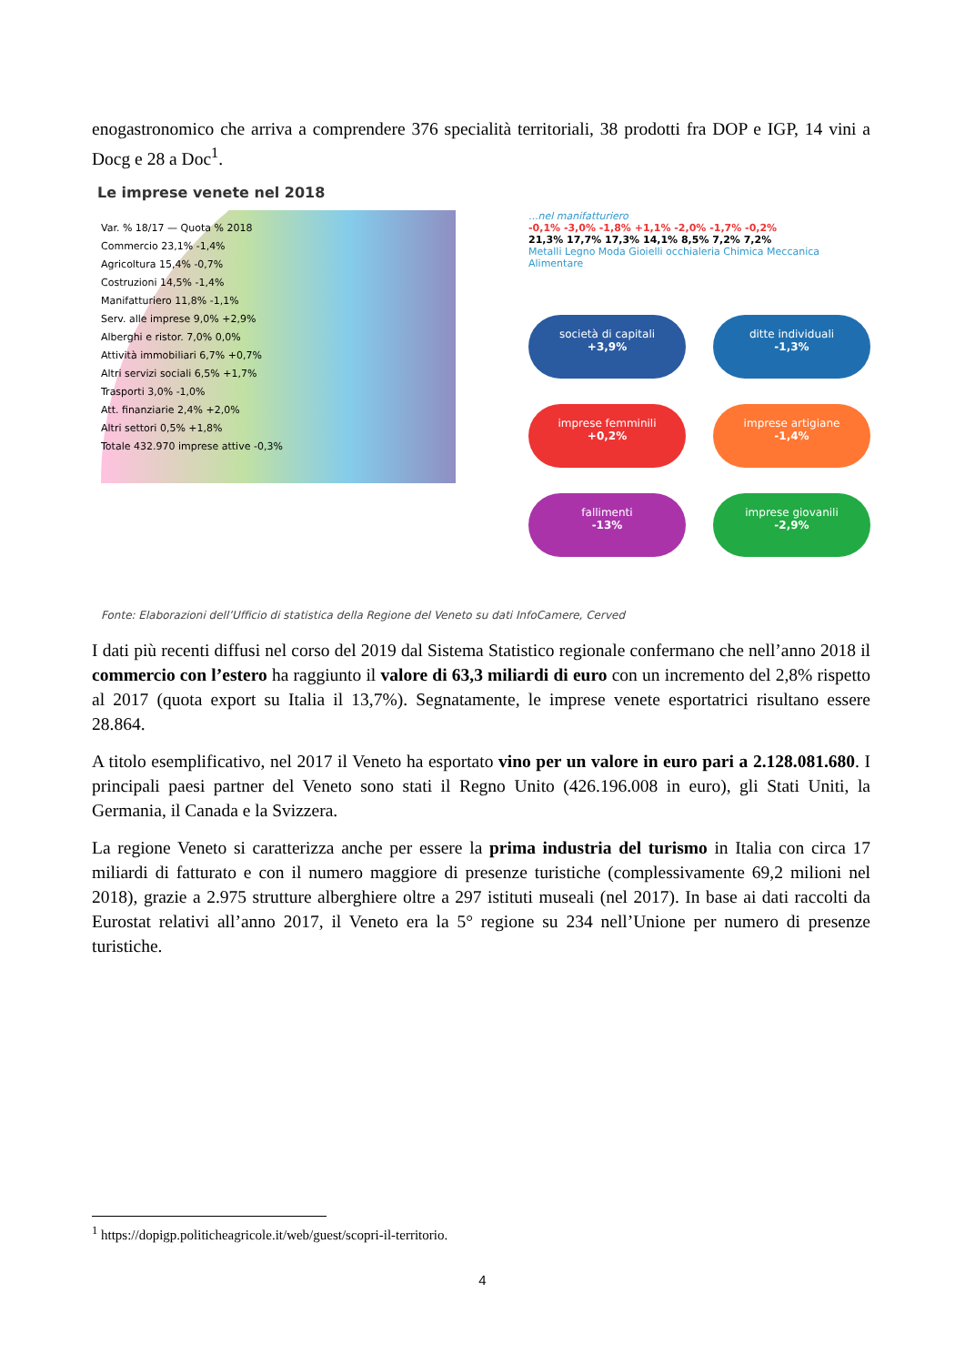enogastronomico che arriva a comprendere 376 specialità territoriali, 38 prodotti fra DOP e IGP, 14 vini a Docg e 28 a Doc<sup>1</sup>.
Le imprese venete nel 2018
Var. % 18/17 — Quota % 2018
Commercio 23,1% -1,4%
Agricoltura 15,4% -0,7%
Costruzioni 14,5% -1,4%
Manifatturiero 11,8% -1,1%
Serv. alle imprese 9,0% +2,9%
Alberghi e ristor. 7,0% 0,0%
Attività immobiliari 6,7% +0,7%
Altri servizi sociali 6,5% +1,7%
Trasporti 3,0% -1,0%
Att. finanziarie 2,4% +2,0%
Altri settori 0,5% +1,8%
Totale 432.970 imprese attive -0,3%
...nel manifatturiero
-0,1% -3,0% -1,8% +1,1% -2,0% -1,7% -0,2%
21,3% 17,7% 17,3% 14,1% 8,5% 7,2% 7,2%
Metalli Legno Moda Gioielli occhialeria Chimica Meccanica Alimentare
società di capitali
+3,9%
ditte individuali
-1,3%
imprese femminili
+0,2%
imprese artigiane
-1,4%
fallimenti
-13%
imprese giovanili
-2,9%
Fonte: Elaborazioni dell’Ufficio di statistica della Regione del Veneto su dati InfoCamere, Cerved
I dati più recenti diffusi nel corso del 2019 dal Sistema Statistico regionale confermano che nell’anno 2018 il commercio con l’estero ha raggiunto il valore di 63,3 miliardi di euro con un incremento del 2,8% rispetto al 2017 (quota export su Italia il 13,7%). Segnatamente, le imprese venete esportatrici risultano essere 28.864.
A titolo esemplificativo, nel 2017 il Veneto ha esportato vino per un valore in euro pari a 2.128.081.680. I principali paesi partner del Veneto sono stati il Regno Unito (426.196.008 in euro), gli Stati Uniti, la Germania, il Canada e la Svizzera.
La regione Veneto si caratterizza anche per essere la prima industria del turismo in Italia con circa 17 miliardi di fatturato e con il numero maggiore di presenze turistiche (complessivamente 69,2 milioni nel 2018), grazie a 2.975 strutture alberghiere oltre a 297 istituti museali (nel 2017). In base ai dati raccolti da Eurostat relativi all’anno 2017, il Veneto era la 5° regione su 234 nell’Unione per numero di presenze turistiche.
<sup>1</sup> https://dopigp.politicheagricole.it/web/guest/scopri-il-territorio.
4